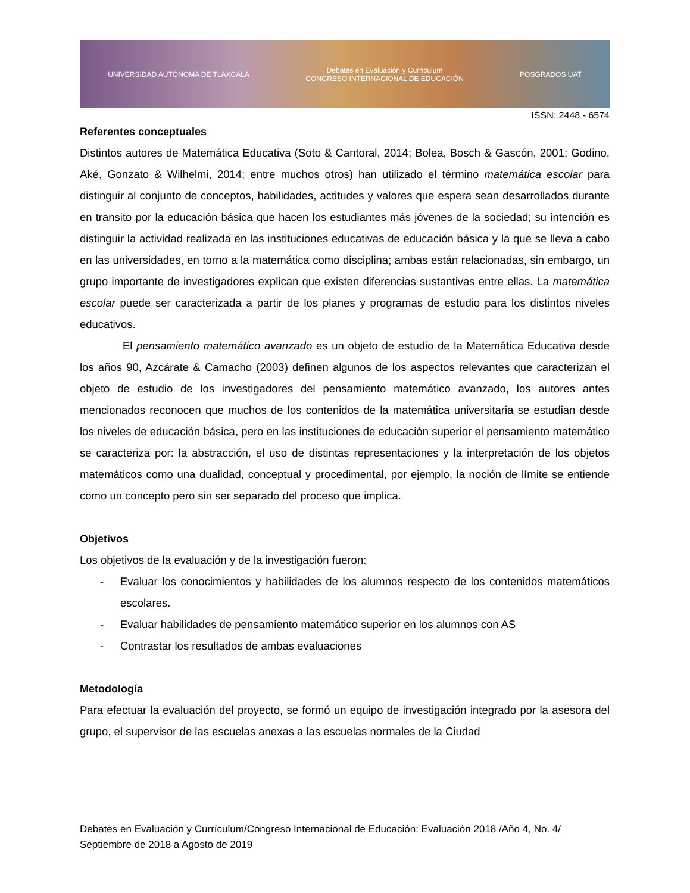UNIVERSIDAD AUTÓNOMA DE TLAXCALA Debates en Evaluación y Currículum
CONGRESO INTERNACIONAL DE EDUCACIÓN POSGRADOS UAT
ISSN: 2448 - 6574
Referentes conceptuales
Distintos autores de Matemática Educativa (Soto & Cantoral, 2014; Bolea, Bosch & Gascón, 2001; Godino, Aké, Gonzato & Wilhelmi, 2014; entre muchos otros) han utilizado el término matemática escolar para distinguir al conjunto de conceptos, habilidades, actitudes y valores que espera sean desarrollados durante en transito por la educación básica que hacen los estudiantes más jóvenes de la sociedad; su intención es distinguir la actividad realizada en las instituciones educativas de educación básica y la que se lleva a cabo en las universidades, en torno a la matemática como disciplina; ambas están relacionadas, sin embargo, un grupo importante de investigadores explican que existen diferencias sustantivas entre ellas. La matemática escolar puede ser caracterizada a partir de los planes y programas de estudio para los distintos niveles educativos.
El pensamiento matemático avanzado es un objeto de estudio de la Matemática Educativa desde los años 90, Azcárate & Camacho (2003) definen algunos de los aspectos relevantes que caracterizan el objeto de estudio de los investigadores del pensamiento matemático avanzado, los autores antes mencionados reconocen que muchos de los contenidos de la matemática universitaria se estudian desde los niveles de educación básica, pero en las instituciones de educación superior el pensamiento matemático se caracteriza por: la abstracción, el uso de distintas representaciones y la interpretación de los objetos matemáticos como una dualidad, conceptual y procedimental, por ejemplo, la noción de límite se entiende como un concepto pero sin ser separado del proceso que implica.
Objetivos
Los objetivos de la evaluación y de la investigación fueron:
- Evaluar los conocimientos y habilidades de los alumnos respecto de los contenidos matemáticos escolares.
- Evaluar habilidades de pensamiento matemático superior en los alumnos con AS
- Contrastar los resultados de ambas evaluaciones
Metodología
Para efectuar la evaluación del proyecto, se formó un equipo de investigación integrado por la asesora del grupo, el supervisor de las escuelas anexas a las escuelas normales de la Ciudad
Debates en Evaluación y Currículum/Congreso Internacional de Educación: Evaluación 2018 /Año 4, No. 4/ Septiembre de 2018 a Agosto de 2019